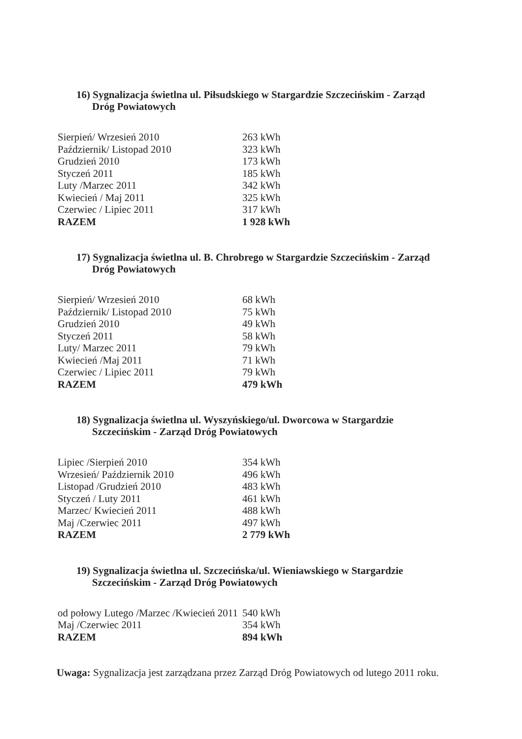16) Sygnalizacja świetlna ul. Piłsudskiego w Stargardzie Szczecińskim - Zarząd Dróg Powiatowych
| Sierpień/ Wrzesień 2010 | 263 kWh |
| Październik/ Listopad 2010 | 323 kWh |
| Grudzień 2010 | 173 kWh |
| Styczeń 2011 | 185 kWh |
| Luty /Marzec 2011 | 342 kWh |
| Kwiecień / Maj 2011 | 325 kWh |
| Czerwiec / Lipiec 2011 | 317 kWh |
| RAZEM | 1 928 kWh |
17) Sygnalizacja świetlna ul. B. Chrobrego w Stargardzie Szczecińskim - Zarząd Dróg Powiatowych
| Sierpień/ Wrzesień 2010 | 68 kWh |
| Październik/ Listopad 2010 | 75 kWh |
| Grudzień 2010 | 49 kWh |
| Styczeń 2011 | 58 kWh |
| Luty/ Marzec 2011 | 79 kWh |
| Kwiecień /Maj 2011 | 71 kWh |
| Czerwiec / Lipiec 2011 | 79 kWh |
| RAZEM | 479 kWh |
18) Sygnalizacja świetlna ul. Wyszyńskiego/ul. Dworcowa w Stargardzie Szczecińskim - Zarząd Dróg Powiatowych
| Lipiec /Sierpień 2010 | 354 kWh |
| Wrzesień/ Październik 2010 | 496 kWh |
| Listopad /Grudzień 2010 | 483 kWh |
| Styczeń / Luty 2011 | 461 kWh |
| Marzec/ Kwiecień 2011 | 488 kWh |
| Maj /Czerwiec 2011 | 497 kWh |
| RAZEM | 2 779 kWh |
19) Sygnalizacja świetlna ul. Szczecińska/ul. Wieniawskiego w Stargardzie Szczecińskim - Zarząd Dróg Powiatowych
| od połowy Lutego /Marzec /Kwiecień 2011 | 540 kWh |
| Maj /Czerwiec 2011 | 354 kWh |
| RAZEM | 894 kWh |
Uwaga: Sygnalizacja jest zarządzana przez Zarząd Dróg Powiatowych od lutego 2011 roku.